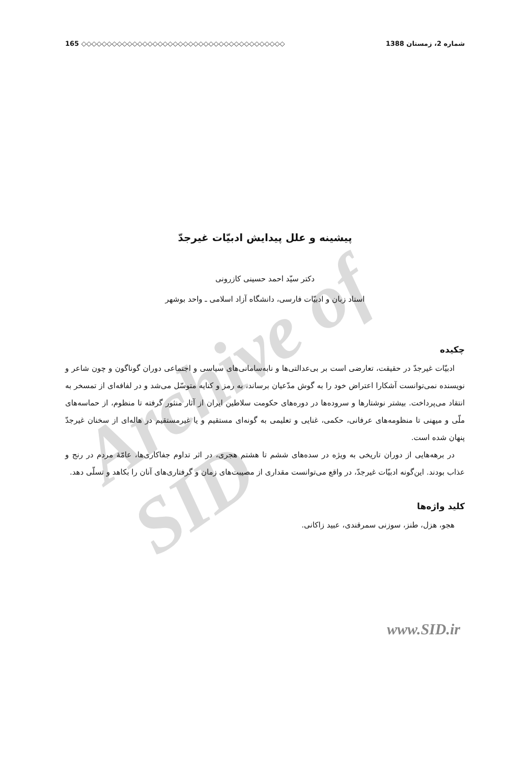165 ◇◇◇◇◇◇◇◇◇◇◇◇◇◇◇◇◇◇◇◇◇◇◇◇◇◇◇◇◇◇◇◇◇◇◇◇◇◇◇◇ شماره 2، زمستان 1388
Archive of SID
پیشینه و علل پیدایش ادبیّات غیرجدّ
دکتر سیّد احمد حسینی کازرونی
استاد زبان و ادبیّات فارسی، دانشگاه آزاد اسلامی ـ واحد بوشهر
چکیده
ادبیّات غیرجدّ در حقیقت، تعارضی است بر بی‌عدالتی‌ها و نابه‌سامانی‌های سیاسی و اجتماعی دوران گوناگون و چون شاعر و نویسنده نمی‌توانست آشکارا اعتراض خود را به گوش مدّعیان برساند، به رمز و کنایه متوسّل می‌شد و در لفافه‌ای از تمسخر به انتقاد می‌پرداخت. بیشتر نوشتارها و سروده‌ها در دوره‌های حکومت سلاطین ایران از آثار منثور گرفته تا منظوم، از حماسه‌های ملّی و میهنی تا منظومه‌های عرفانی، حکمی، غنایی و تعلیمی به گونه‌ای مستقیم و یا غیرمستقیم در هاله‌ای از سخنان غیرجدّ پنهان شده است.
در برهه‌هایی از دوران تاریخی به ویژه در سده‌های ششم تا هشتم هجری، در اثر تداوم جفاکاری‌ها، عامّهٔ مردم در رنج و عذاب بودند. این‌گونه ادبیّات غیرجدّ، در واقع می‌توانست مقداری از مصیبت‌های زمان و گرفتاری‌های آنان را بکاهد و تسلّی دهد.
کلید واژه‌ها
هجو، هزل، طنز، سوزنی سمرقندی، عبید زاکانی.
www.SID.ir